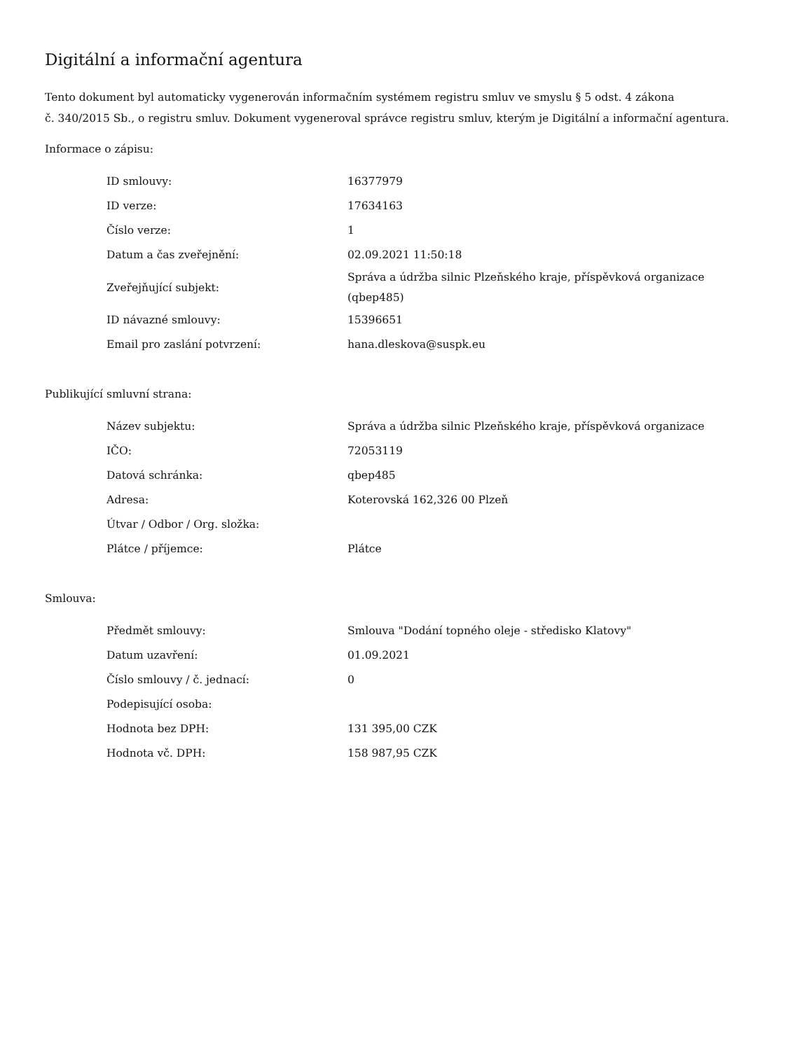Digitální a informační agentura
Tento dokument byl automaticky vygenerován informačním systémem registru smluv ve smyslu § 5 odst. 4 zákona
č. 340/2015 Sb., o registru smluv. Dokument vygeneroval správce registru smluv, kterým je Digitální a informační agentura.
Informace o zápisu:
| ID smlouvy: | 16377979 |
| ID verze: | 17634163 |
| Číslo verze: | 1 |
| Datum a čas zveřejnění: | 02.09.2021 11:50:18 |
| Zveřejňující subjekt: | Správa a údržba silnic Plzeňského kraje, příspěvková organizace (qbep485) |
| ID návazné smlouvy: | 15396651 |
| Email pro zaslání potvrzení: | hana.dleskova@suspk.eu |
Publikující smluvní strana:
| Název subjektu: | Správa a údržba silnic Plzeňského kraje, příspěvková organizace |
| IČO: | 72053119 |
| Datová schránka: | qbep485 |
| Adresa: | Koterovská 162,326 00 Plzeň |
| Útvar / Odbor / Org. složka: | |
| Plátce / příjemce: | Plátce |
Smlouva:
| Předmět smlouvy: | Smlouva "Dodání topného oleje - středisko Klatovy" |
| Datum uzavření: | 01.09.2021 |
| Číslo smlouvy / č. jednací: | 0 |
| Podepisující osoba: | |
| Hodnota bez DPH: | 131 395,00 CZK |
| Hodnota vč. DPH: | 158 987,95 CZK |